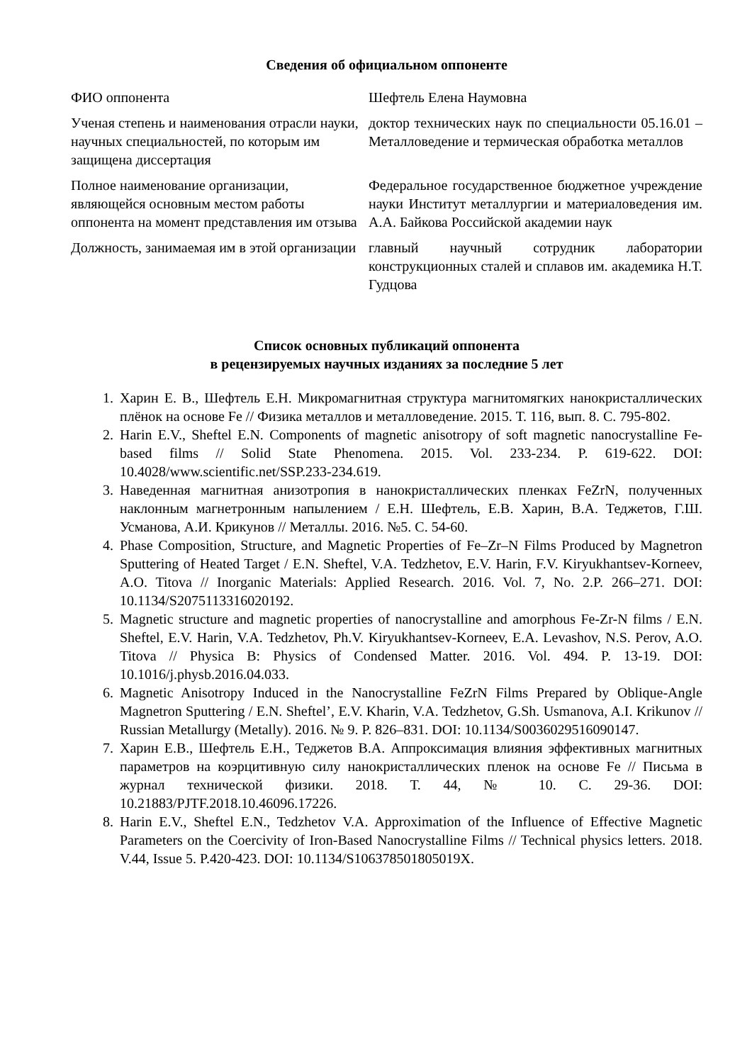Сведения об официальном оппоненте
| ФИО оппонента | Шефтель Елена Наумовна |
| Ученая степень и наименования отрасли науки, научных специальностей, по которым им защищена диссертация | доктор технических наук по специальности 05.16.01 – Металловедение и термическая обработка металлов |
| Полное наименование организации, являющейся основным местом работы оппонента на момент представления им отзыва | Федеральное государственное бюджетное учреждение науки Институт металлургии и материаловедения им. А.А. Байкова Российской академии наук |
| Должность, занимаемая им в этой организации | главный научный сотрудник лаборатории конструкционных сталей и сплавов им. академика Н.Т. Гудцова |
Список основных публикаций оппонента
в рецензируемых научных изданиях за последние 5 лет
1. Харин Е. В., Шефтель Е.Н. Микромагнитная структура магнитомягких нанокристаллических плёнок на основе Fe // Физика металлов и металловедение. 2015. Т. 116, вып. 8. С. 795-802.
2. Harin E.V., Sheftel E.N. Components of magnetic anisotropy of soft magnetic nanocrystalline Fe-based films // Solid State Phenomena. 2015. Vol. 233-234. P. 619-622. DOI: 10.4028/www.scientific.net/SSP.233-234.619.
3. Наведенная магнитная анизотропия в нанокристаллических пленках FeZrN, полученных наклонным магнетронным напылением / Е.Н. Шефтель, Е.В. Харин, В.А. Теджетов, Г.Ш. Усманова, А.И. Крикунов // Металлы. 2016. №5. С. 54-60.
4. Phase Composition, Structure, and Magnetic Properties of Fe–Zr–N Films Produced by Magnetron Sputtering of Heated Target / E.N. Sheftel, V.A. Tedzhetov, E.V. Harin, F.V. Kiryukhantsev-Korneev, A.O. Titova // Inorganic Materials: Applied Research. 2016. Vol. 7, No. 2.P. 266–271. DOI: 10.1134/S2075113316020192.
5. Magnetic structure and magnetic properties of nanocrystalline and amorphous Fe-Zr-N films / E.N. Sheftel, E.V. Harin, V.A. Tedzhetov, Ph.V. Kiryukhantsev-Korneev, E.A. Levashov, N.S. Perov, A.O. Titova // Physica B: Physics of Condensed Matter. 2016. Vol. 494. P. 13-19. DOI: 10.1016/j.physb.2016.04.033.
6. Magnetic Anisotropy Induced in the Nanocrystalline FeZrN Films Prepared by Oblique-Angle Magnetron Sputtering / E.N. Sheftel’, E.V. Kharin, V.A. Tedzhetov, G.Sh. Usmanova, A.I. Krikunov // Russian Metallurgy (Metally). 2016. № 9. P. 826–831. DOI: 10.1134/S0036029516090147.
7. Харин Е.В., Шефтель Е.Н., Теджетов В.А. Аппроксимация влияния эффективных магнитных параметров на коэрцитивную силу нанокристаллических пленок на основе Fe // Письма в журнал технической физики. 2018. Т. 44, № 10. С. 29-36. DOI: 10.21883/PJTF.2018.10.46096.17226.
8. Harin E.V., Sheftel E.N., Tedzhetov V.A. Approximation of the Influence of Effective Magnetic Parameters on the Coercivity of Iron-Based Nanocrystalline Films // Technical physics letters. 2018. V.44, Issue 5. P.420-423. DOI: 10.1134/S106378501805019X.